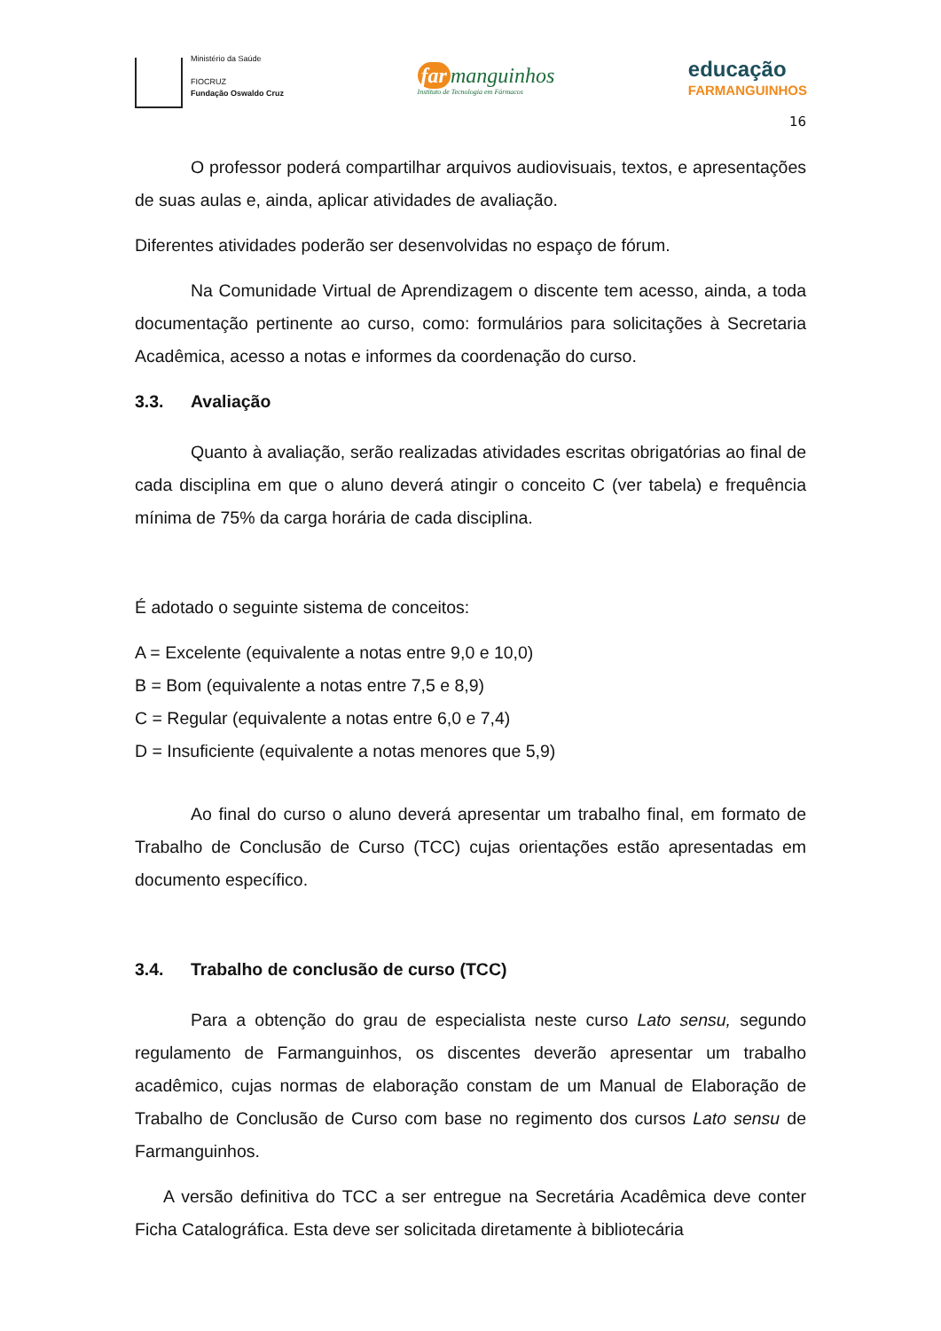Ministério da Saúde
FIOCRUZ
Fundação Oswaldo Cruz
far manguinhos
Instituto de Tecnologia em Fármacos
educação
FARMANGUINHOS
16
O professor poderá compartilhar arquivos audiovisuais, textos, e apresentações de suas aulas e, ainda, aplicar atividades de avaliação.
Diferentes atividades poderão ser desenvolvidas no espaço de fórum.
Na Comunidade Virtual de Aprendizagem o discente tem acesso, ainda, a toda documentação pertinente ao curso, como: formulários para solicitações à Secretaria Acadêmica, acesso a notas e informes da coordenação do curso.
3.3. Avaliação
Quanto à avaliação, serão realizadas atividades escritas obrigatórias ao final de cada disciplina em que o aluno deverá atingir o conceito C (ver tabela) e frequência mínima de 75% da carga horária de cada disciplina.
É adotado o seguinte sistema de conceitos:
A = Excelente (equivalente a notas entre 9,0 e 10,0)
B = Bom (equivalente a notas entre 7,5 e 8,9)
C = Regular (equivalente a notas entre 6,0 e 7,4)
D = Insuficiente (equivalente a notas menores que 5,9)
Ao final do curso o aluno deverá apresentar um trabalho final, em formato de Trabalho de Conclusão de Curso (TCC) cujas orientações estão apresentadas em documento específico.
3.4. Trabalho de conclusão de curso (TCC)
Para a obtenção do grau de especialista neste curso Lato sensu, segundo regulamento de Farmanguinhos, os discentes deverão apresentar um trabalho acadêmico, cujas normas de elaboração constam de um Manual de Elaboração de Trabalho de Conclusão de Curso com base no regimento dos cursos Lato sensu de Farmanguinhos.
A versão definitiva do TCC a ser entregue na Secretária Acadêmica deve conter Ficha Catalográfica. Esta deve ser solicitada diretamente à bibliotecária